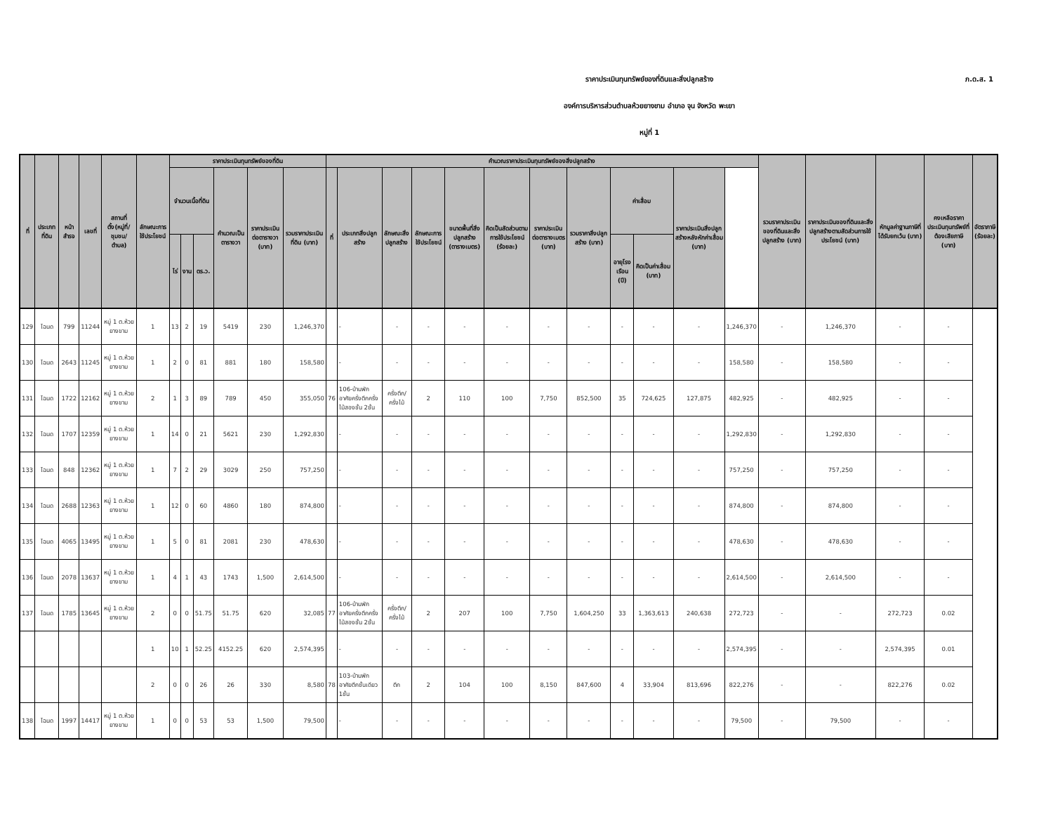ภ.ด.ส. 1
ราคาประเมินทุนทรัพย์ของที่ดินและสิ่งปลูกสร้าง
องค์การบริหารส่วนตำบลห้วยยางขาม อำเภอ จุน จังหวัด พะเยา
หมู่ที่ 1
| ที่ | ประเภทที่ดิน | หน้าสำรจ | เลขที่ | สถานที่ตั้ง(หมู่ที่/ชุมชน/ตำบล) | ลักษณะการใช้ประโยชน์ | ราคาประเมินทุนทรัพย์ของที่ดิน | | | | | | คำนวณราคาประเมินทุนทรัพย์ของสิ่งปลูกสร้าง | | | | | | | | | | | | รวมราคาประเมินของที่ดินและสิ่งปลูกสร้าง (บาท) | ราคาประเมินของที่ดินและสิ่งปลูกสร้างตามสัดส่วนการใช้ประโยชน์ (บาท) | หักมูลค่าฐานภาษีที่ได้รับยกเว้น (บาท) | คงเหลือราคาประเมินทุนทรัพย์ที่ต้องเสียภาษี (บาท) | อัตราภาษี (ร้อยละ) |
| --- | --- | --- | --- | --- | --- | --- | --- | --- | --- | --- | --- | --- | --- | --- | --- | --- | --- | --- | --- | --- | --- | --- | --- | --- | --- | --- | --- | --- |
| | | | | | | จำนวนเนื้อที่ดิน | | | คำนวณเป็นตารางวา | ราคาประเมินต่อตารางวา (บาท) | รวมราคาประเมินที่ดิน (บาท) | ที่ | ประเภทสิ่งปลูกสร้าง | ลักษณะสิ่งปลูกสร้าง | ลักษณะการใช้ประโยชน์ | ขนาดพื้นที่สิ่งปลูกสร้าง (ตารางเมตร) | คิดเป็นสัดส่วนตามการใช้ประโยชน์ (ร้อยละ) | ราคาประเมินต่อตารางเมตร (บาท) | รวมราคาสิ่งปลูกสร้าง (บาท) | ค่าเสื่อม | | ราคาประเมินสิ่งปลูกสร้างหลังหักค่าเสื่อม (บาท) | | | | | | |
| | | | | | | ไร่ | งาน | ตร.ว. | | | | | | | | | | | | อายุโรงเรือน (ปี) | คิดเป็นค่าเสื่อม (บาท) | | | | | | | |
| 129 | โฉนด | 799 | 11244 | หมู่ 1 ต.ห้วยยางขาม | 1 | 13 | 2 | 19 | 5419 | 230 | 1,246,370 | | - | - | - | - | - | - | - | - | - | - | 1,246,370 | - | 1,246,370 | - | - | |
| 130 | โฉนด | 2643 | 11245 | หมู่ 1 ต.ห้วยยางขาม | 1 | 2 | 0 | 81 | 881 | 180 | 158,580 | | - | - | - | - | - | - | - | - | - | - | 158,580 | - | 158,580 | - | - | |
| 131 | โฉนด | 1722 | 12162 | หมู่ 1 ต.ห้วยยางขาม | 2 | 1 | 3 | 89 | 789 | 450 | 355,050 | 76 | 106-บ้านพักอาศัยครึ่งตึกครึ่งไม้สองชั้น 2ชั้น | ครึ่งตึก/ครึ่งไม้ | 2 | 110 | 100 | 7,750 | 852,500 | 35 | 724,625 | 127,875 | 482,925 | - | 482,925 | - | - | |
| 132 | โฉนด | 1707 | 12359 | หมู่ 1 ต.ห้วยยางขาม | 1 | 14 | 0 | 21 | 5621 | 230 | 1,292,830 | | - | - | - | - | - | - | - | - | - | - | 1,292,830 | - | 1,292,830 | - | - | |
| 133 | โฉนด | 848 | 12362 | หมู่ 1 ต.ห้วยยางขาม | 1 | 7 | 2 | 29 | 3029 | 250 | 757,250 | | - | - | - | - | - | - | - | - | - | - | 757,250 | - | 757,250 | - | - | |
| 134 | โฉนด | 2688 | 12363 | หมู่ 1 ต.ห้วยยางขาม | 1 | 12 | 0 | 60 | 4860 | 180 | 874,800 | | - | - | - | - | - | - | - | - | - | - | 874,800 | - | 874,800 | - | - | |
| 135 | โฉนด | 4065 | 13495 | หมู่ 1 ต.ห้วยยางขาม | 1 | 5 | 0 | 81 | 2081 | 230 | 478,630 | | - | - | - | - | - | - | - | - | - | - | 478,630 | - | 478,630 | - | - | |
| 136 | โฉนด | 2078 | 13637 | หมู่ 1 ต.ห้วยยางขาม | 1 | 4 | 1 | 43 | 1743 | 1,500 | 2,614,500 | | - | - | - | - | - | - | - | - | - | - | 2,614,500 | - | 2,614,500 | - | - | |
| 137 | โฉนด | 1785 | 13645 | หมู่ 1 ต.ห้วยยางขาม | 2 | 0 | 0 | 51.75 | 51.75 | 620 | 32,085 | 77 | 106-บ้านพักอาศัยครึ่งตึกครึ่งไม้สองชั้น 2ชั้น | ครึ่งตึก/ครึ่งไม้ | 2 | 207 | 100 | 7,750 | 1,604,250 | 33 | 1,363,613 | 240,638 | 272,723 | - | - | 272,723 | 0.02 | |
| | | | | | 1 | 10 | 1 | 52.25 | 4152.25 | 620 | 2,574,395 | | - | - | - | - | - | - | - | - | - | - | 2,574,395 | - | - | 2,574,395 | 0.01 | |
| | | | | | 2 | 0 | 0 | 26 | 26 | 330 | 8,580 | 78 | 103-บ้านพักอาศัยตึกชั้นเดียว 1ชั้น | ตึก | 2 | 104 | 100 | 8,150 | 847,600 | 4 | 33,904 | 813,696 | 822,276 | - | - | 822,276 | 0.02 | |
| 138 | โฉนด | 1997 | 14417 | หมู่ 1 ต.ห้วยยางขาม | 1 | 0 | 0 | 53 | 53 | 1,500 | 79,500 | | - | - | - | - | - | - | - | - | - | - | 79,500 | - | 79,500 | - | - | |